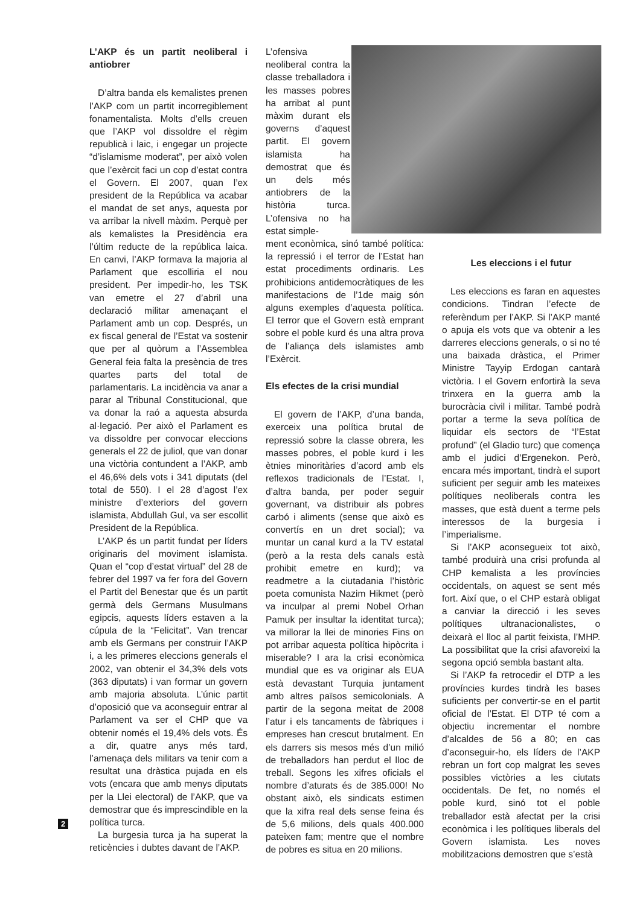L’AKP és un partit neoliberal i antiobrer
D’altra banda els kemalistes prenen l’AKP com un partit incorregiblement fonamentalista. Molts d’ells creuen que l’AKP vol dissoldre el règim republicà i laic, i engegar un projecte “d’islamisme moderat”, per això volen que l’exèrcit faci un cop d’estat contra el Govern. El 2007, quan l’ex president de la República va acabar el mandat de set anys, aquesta por va arribar la nivell màxim. Perquè per als kemalistes la Presidència era l’últim reducte de la república laica. En canvi, l’AKP formava la majoria al Parlament que escolliria el nou president. Per impedir-ho, les TSK van emetre el 27 d’abril una declaració militar amenaçant el Parlament amb un cop. Després, un ex fiscal general de l’Estat va sostenir que per al quòrum a l’Assemblea General feia falta la presència de tres quartes parts del total de parlamentaris. La incidència va anar a parar al Tribunal Constitucional, que va donar la raó a aquesta absurda al·legació. Per això el Parlament es va dissoldre per convocar eleccions generals el 22 de juliol, que van donar una victòria contundent a l’AKP, amb el 46,6% dels vots i 341 diputats (del total de 550). I el 28 d’agost l’ex ministre d’exteriors del govern islamista, Abdullah Gul, va ser escollit President de la República.
L’AKP és un partit fundat per líders originaris del moviment islamista. Quan el “cop d’estat virtual” del 28 de febrer del 1997 va fer fora del Govern el Partit del Benestar que és un partit germà dels Germans Musulmans egipcis, aquests líders estaven a la cúpula de la “Felicitat”. Van trencar amb els Germans per construir l’AKP i, a les primeres eleccions generals el 2002, van obtenir el 34,3% dels vots (363 diputats) i van formar un govern amb majoria absoluta. L’únic partit d’oposició que va aconseguir entrar al Parlament va ser el CHP que va obtenir només el 19,4% dels vots. És a dir, quatre anys més tard, l’amenaça dels militars va tenir com a resultat una dràstica pujada en els vots (encara que amb menys diputats per la Llei electoral) de l’AKP, que va demostrar que és imprescindible en la política turca.
La burgesia turca ja ha superat la reticències i dubtes davant de l’AKP.
L’ofensiva neoliberal contra la classe treballadora i les masses pobres ha arribat al punt màxim durant els governs d’aquest partit. El govern islamista ha demostrat que és un dels més antiobrers de la història turca. L’ofensiva no ha estat simple-
ment econòmica, sinó també política: la repressió i el terror de l’Estat han estat procediments ordinaris. Les prohibicions antidemocràtiques de les manifestacions de l’1de maig són alguns exemples d’aquesta política. El terror que el Govern està emprant sobre el poble kurd és una altra prova de l’aliança dels islamistes amb l’Exèrcit.
Els efectes de la crisi mundial
El govern de l’AKP, d’una banda, exerceix una política brutal de repressió sobre la classe obrera, les masses pobres, el poble kurd i les ètnies minoritàries d’acord amb els reflexos tradicionals de l’Estat. I, d’altra banda, per poder seguir governant, va distribuir als pobres carbó i aliments (sense que això es convertís en un dret social); va muntar un canal kurd a la TV estatal (però a la resta dels canals està prohibit emetre en kurd); va readmetre a la ciutadania l’històric poeta comunista Nazim Hikmet (però va inculpar al premi Nobel Orhan Pamuk per insultar la identitat turca); va millorar la llei de minories Fins on pot arribar aquesta política hipòcrita i miserable? I ara la crisi econòmica mundial que es va originar als EUA està devastant Turquia juntament amb altres països semicolonials. A partir de la segona meitat de 2008 l’atur i els tancaments de fàbriques i empreses han crescut brutalment. En els darrers sis mesos més d’un milió de treballadors han perdut el lloc de treball. Segons les xifres oficials el nombre d’aturats és de 385.000! No obstant això, els sindicats estimen que la xifra real dels sense feina és de 5,6 milions, dels quals 400.000 pateixen fam; mentre que el nombre de pobres es situa en 20 milions.
Les eleccions i el futur
Les eleccions es faran en aquestes condicions. Tindran l’efecte de referèndum per l’AKP. Si l’AKP manté o apuja els vots que va obtenir a les darreres eleccions generals, o si no té una baixada dràstica, el Primer Ministre Tayyip Erdogan cantarà victòria. I el Govern enfortirà la seva trinxera en la guerra amb la burocràcia civil i militar. També podrà portar a terme la seva política de liquidar els sectors de “l’Estat profund” (el Gladio turc) que comença amb el judici d’Ergenekon. Però, encara més important, tindrà el suport suficient per seguir amb les mateixes polítiques neoliberals contra les masses, que està duent a terme pels interessos de la burgesia i l’imperialisme.
Si l’AKP aconsegueix tot això, també produirà una crisi profunda al CHP kemalista a les províncies occidentals, on aquest se sent més fort. Així que, o el CHP estarà obligat a canviar la direcció i les seves polítiques ultranacionalistes, o deixarà el lloc al partit feixista, l’MHP. La possibilitat que la crisi afavoreixi la segona opció sembla bastant alta.
Si l’AKP fa retrocedir el DTP a les províncies kurdes tindrà les bases suficients per convertir-se en el partit oficial de l’Estat. El DTP té com a objectiu incrementar el nombre d’alcaldes de 56 a 80; en cas d’aconseguir-ho, els líders de l’AKP rebran un fort cop malgrat les seves possibles victòries a les ciutats occidentals. De fet, no només el poble kurd, sinó tot el poble treballador està afectat per la crisi econòmica i les polítiques liberals del Govern islamista. Les noves mobilitzacions demostren que s’està
2